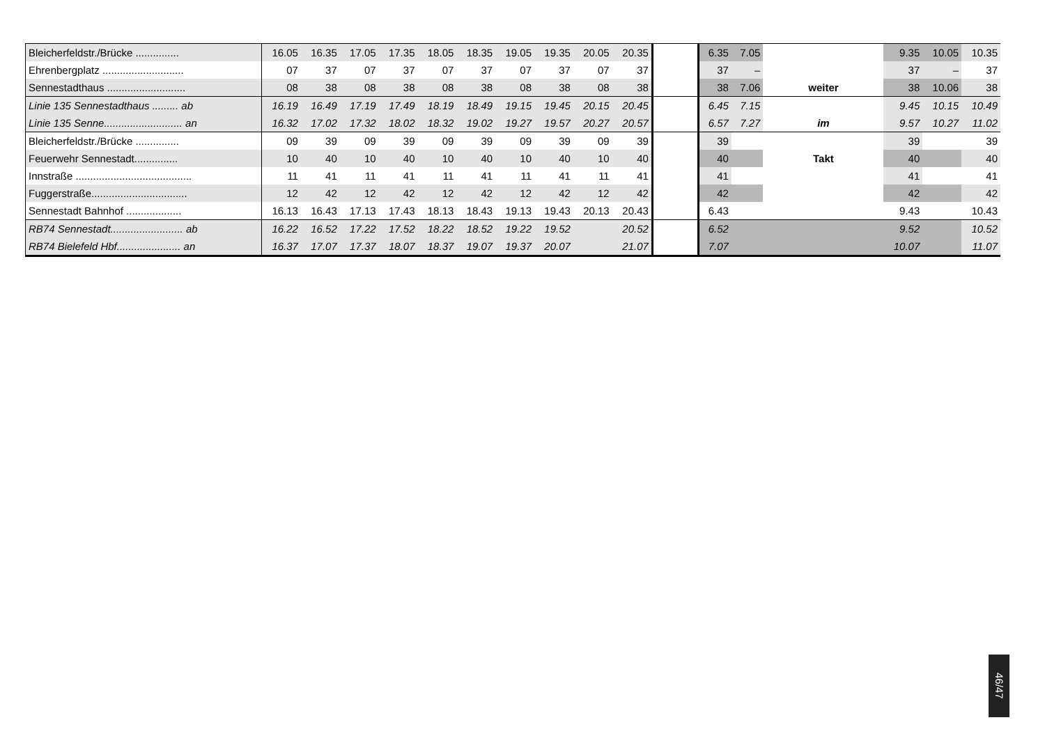| Bleicherfeldstr./Brücke ............... | 16.05 | 16.35 | 17.05 | 17.35 | 18.05 | 18.35 | 19.05 | 19.35 | 20.05 | 20.35 | | 6.35 | 7.05 | | 9.35 | 10.05 | 10.35 |
| Ehrenbergplatz ............................ | 07 | 37 | 07 | 37 | 07 | 37 | 07 | 37 | 07 | 37 | | 37 | – | | 37 | – | 37 |
| Sennestadthaus ........................... | 08 | 38 | 08 | 38 | 08 | 38 | 08 | 38 | 08 | 38 | | 38 | 7.06 | weiter | 38 | 10.06 | 38 |
| Linie 135 Sennestadthaus ......... ab | 16.19 | 16.49 | 17.19 | 17.49 | 18.19 | 18.49 | 19.15 | 19.45 | 20.15 | 20.45 | | 6.45 | 7.15 | | 9.45 | 10.15 | 10.49 |
| Linie 135 Senne........................... an | 16.32 | 17.02 | 17.32 | 18.02 | 18.32 | 19.02 | 19.27 | 19.57 | 20.27 | 20.57 | | 6.57 | 7.27 | im | 9.57 | 10.27 | 11.02 |
| Bleicherfeldstr./Brücke ............... | 09 | 39 | 09 | 39 | 09 | 39 | 09 | 39 | 09 | 39 | | 39 | | | 39 | | 39 |
| Feuerwehr Sennestadt............... | 10 | 40 | 10 | 40 | 10 | 40 | 10 | 40 | 10 | 40 | | 40 | | Takt | 40 | | 40 |
| Innstraße ........................................ | 11 | 41 | 11 | 41 | 11 | 41 | 11 | 41 | 11 | 41 | | 41 | | | 41 | | 41 |
| Fuggerstraße................................. | 12 | 42 | 12 | 42 | 12 | 42 | 12 | 42 | 12 | 42 | | 42 | | | 42 | | 42 |
| Sennestadt Bahnhof ................... | 16.13 | 16.43 | 17.13 | 17.43 | 18.13 | 18.43 | 19.13 | 19.43 | 20.13 | 20.43 | | 6.43 | | | 9.43 | | 10.43 |
| RB74 Sennestadt......................... ab | 16.22 | 16.52 | 17.22 | 17.52 | 18.22 | 18.52 | 19.22 | 19.52 | | 20.52 | | 6.52 | | | 9.52 | | 10.52 |
| RB74 Bielefeld Hbf...................... an | 16.37 | 17.07 | 17.37 | 18.07 | 18.37 | 19.07 | 19.37 | 20.07 | | 21.07 | | 7.07 | | | 10.07 | | 11.07 |
46/47